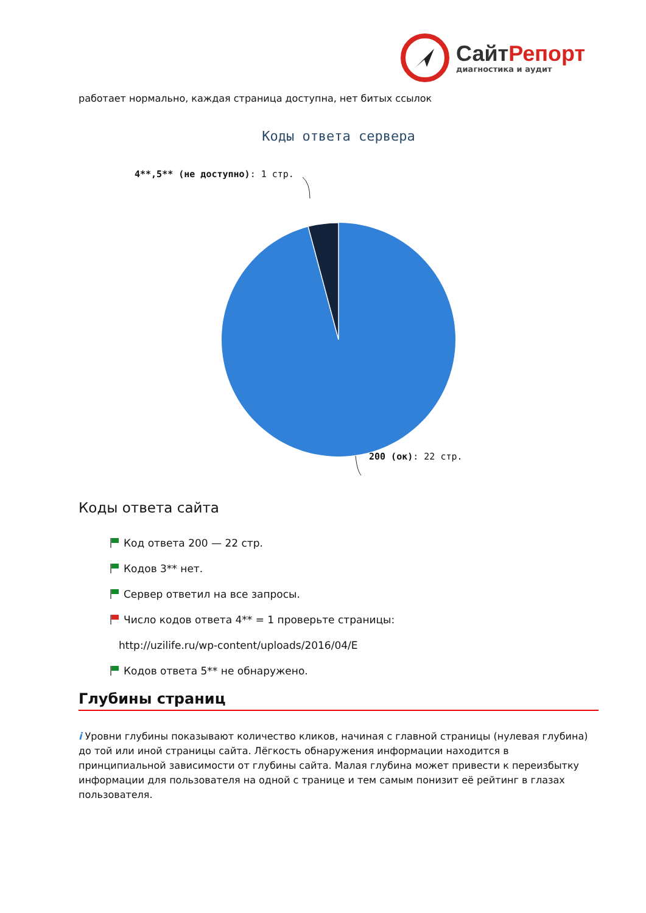Сайт Репорт
диагностика и аудит
работает нормально, каждая страница доступна, нет битых ссылок
Коды ответа сервера
4**,5** (не доступно): 1 стр.
200 (ок): 22 стр.
Коды ответа сайта
Код ответа 200 — 22 стр.
Кодов 3** нет.
Сервер ответил на все запросы.
Число кодов ответа 4** = 1 проверьте страницы:
http://uzilife.ru/wp-content/uploads/2016/04/E
Кодов ответа 5** не обнаружено.
Глубины страниц
i Уровни глубины показывают количество кликов, начиная с главной страницы (нулевая глубина) до той или иной страницы сайта. Лёгкость обнаружения информации находится в принципиальной зависимости от глубины сайта. Малая глубина может привести к переизбытку информации для пользователя на одной с транице и тем самым понизит её рейтинг в глазах пользователя.